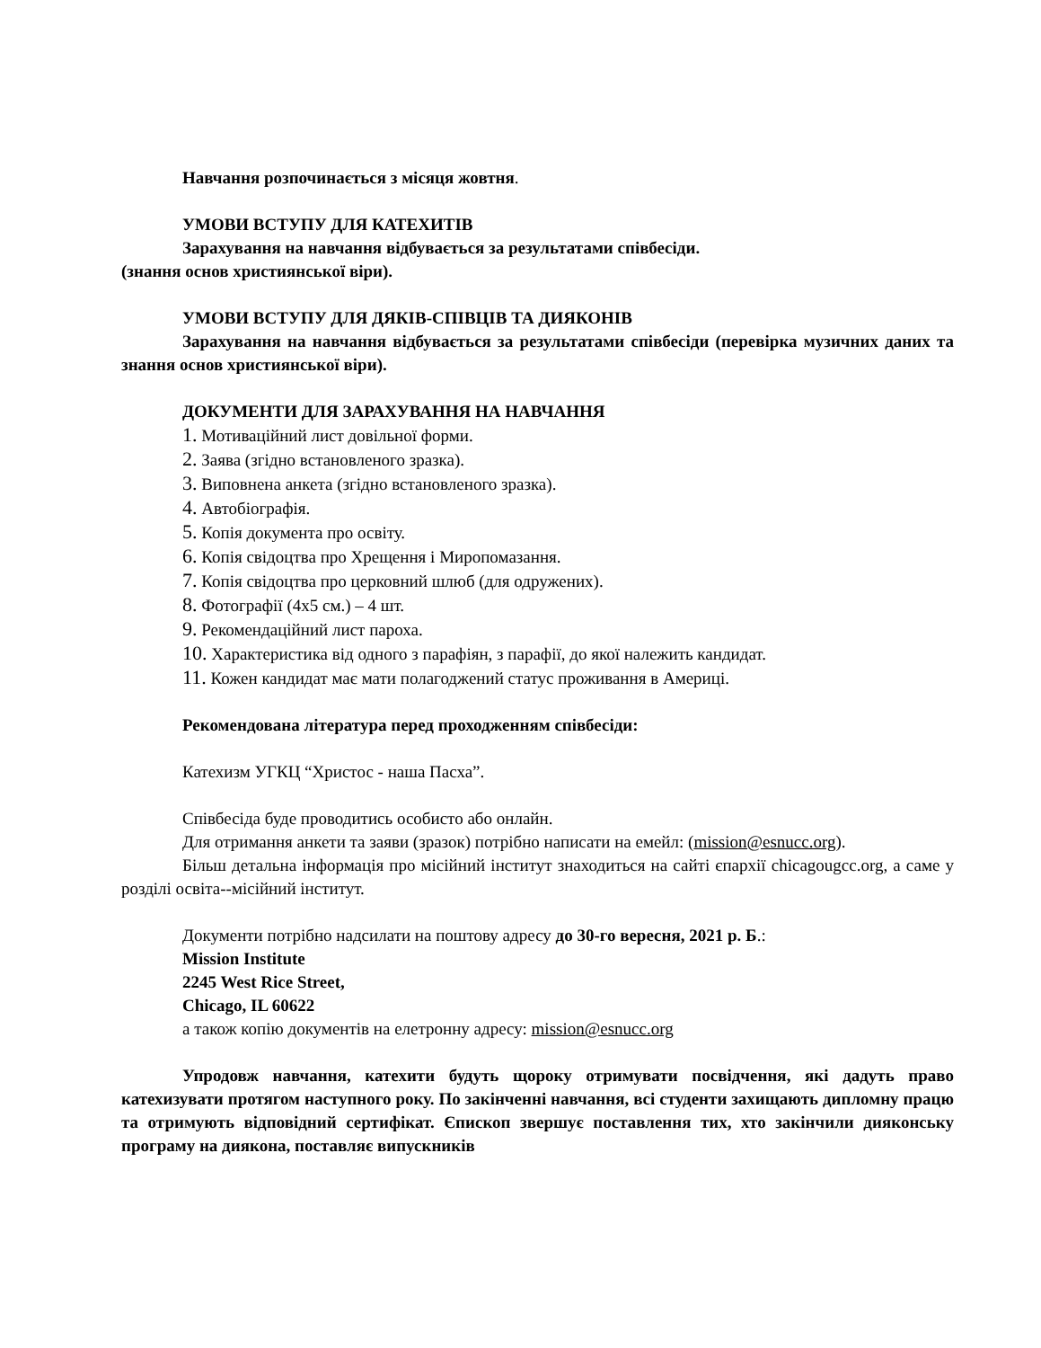Навчання розпочинається з місяця жовтня.
УМОВИ ВСТУПУ ДЛЯ КАТЕХИТІВ
Зарахування на навчання відбувається за результатами співбесіди.
(знання основ християнської віри).
УМОВИ ВСТУПУ ДЛЯ ДЯКІВ-СПІВЦІВ ТА ДИЯКОНІВ
Зарахування на навчання відбувається за результатами співбесіди (перевірка музичних даних та знання основ християнської віри).
ДОКУМЕНТИ ДЛЯ ЗАРАХУВАННЯ НА НАВЧАННЯ
1. Мотиваційний лист довільної форми.
2. Заява (згідно встановленого зразка).
3. Виповнена анкета (згідно встановленого зразка).
4. Автобіографія.
5. Копія документа про освіту.
6. Копія свідоцтва про Хрещення і Миропомазання.
7. Копія свідоцтва про церковний шлюб (для одружених).
8. Фотографії (4x5 см.) – 4 шт.
9. Рекомендаційний лист пароха.
10. Характеристика від одного з парафіян, з парафії, до якої належить кандидат.
11. Кожен кандидат має мати полагоджений статус проживання в Америці.
Рекомендована література перед проходженням співбесіди:
Катехизм УГКЦ “Христос - наша Пасха”.
Співбесіда буде проводитись особисто або онлайн.
Для отримання анкети та заяви (зразок) потрібно написати на емейл: (mission@esnucc.org).
Більш детальна інформація про місійний інститут знаходиться на сайті єпархії chicagougcc.org, а саме у розділі освіта--місійний інститут.
Документи потрібно надсилати на поштову адресу до 30-го вересня, 2021 р. Б.:
Mission Institute
2245 West Rice Street,
Chicago, IL 60622
а також копію документів на елетронну адресу: mission@esnucc.org
Упродовж навчання, катехити будуть щороку отримувати посвідчення, які дадуть право катехизувати протягом наступного року. По закінченні навчання, всі студенти захищають дипломну працю та отримують відповідний сертифікат. Єпископ звершує поставлення тих, хто закінчили дияконську програму на диякона, поставляє випускників